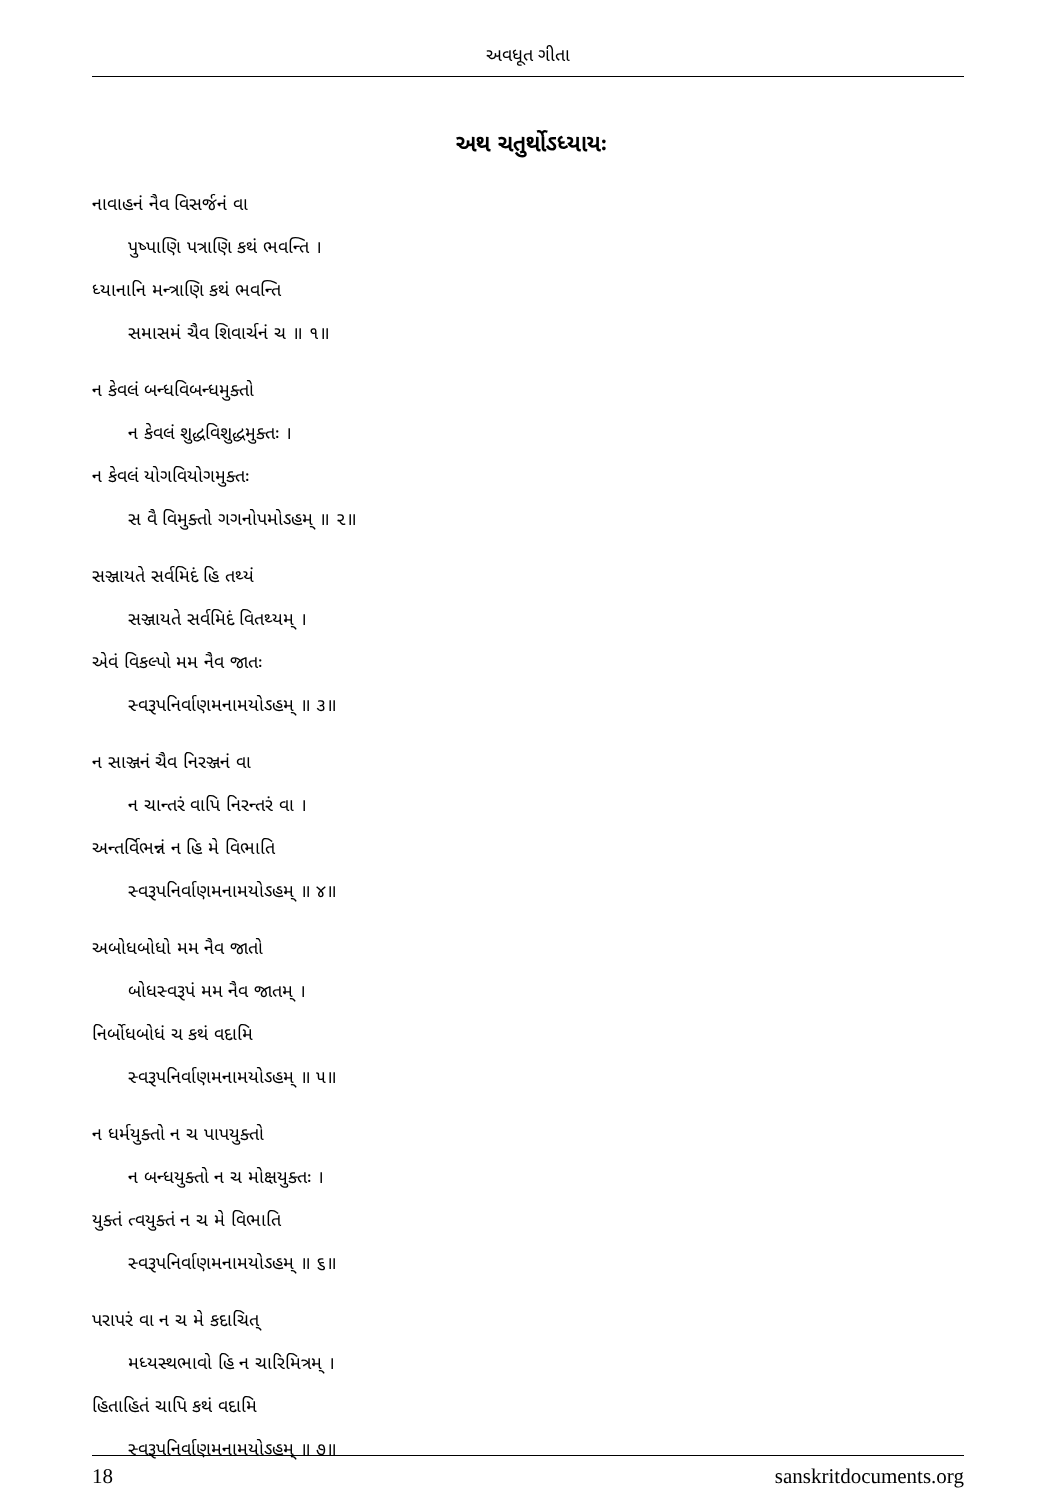અવધૂત ગીતા
અથ ચતુર્થોઽધ્યાયઃ
નાવાહનં નૈવ વિસર્જનં વા
પુષ્પાણિ પત્રાણિ કથં ભવન્તિ ।
ધ્યાનાનિ મન્ત્રાણિ કથં ભવન્તિ
સમાસમં ચૈવ શિવાર્ચનં ચ ॥ ૧॥
ન કેવલં બન્ધવિબન્ધમુક્તો
ન કેવલં શુદ્ધવિશુદ્ધમુક્તઃ ।
ન કેવલં યોગવિયોગમુક્તઃ
સ વૈ વિમુક્તો ગગનોપમોઽહમ્ ॥ ૨॥
સઞ્જાયતે સર્વમિદં હિ તથ્યં
સઞ્જાયતે સર્વમિદં વિતથ્યમ્ ।
એવં વિકલ્પો મમ નૈવ જાતઃ
સ્વરૂપનિર્વાણમનામયોઽહમ્ ॥ ૩॥
ન સાઞ્જનં ચૈવ નિરઞ્જનં વા
ન ચાન્તરં વાપિ નિરન્તરં વા ।
અન્તર્વિભન્નં ન હિ મે વિભાતિ
સ્વરૂપનિર્વાણમનામયોઽહમ્ ॥ ૪॥
અબોધબોધો મમ નૈવ જાતો
બોધસ્વરૂપં મમ નૈવ જાતમ્ ।
નિર્બોધબોધં ચ કથં વદામિ
સ્વરૂપનિર્વાણમનામયોઽહમ્ ॥ ૫॥
ન ધર્મયુક્તો ન ચ પાપયુક્તો
ન બન્ધયુક્તો ન ચ મોક્ષયુક્તઃ ।
યુક્તં ત્વયુક્તં ન ચ મે વિભાતિ
સ્વરૂપનિર્વાણમનામયોઽહમ્ ॥ ૬॥
પરાપરં વા ન ચ મે કદાચિત્
મધ્યસ્થભાવો હિ ન ચારિમિત્રમ્ ।
હિતાહિતં ચાપિ કથં વદામિ
સ્વરૂપનિર્વાણમનામયોઽહમ્ ॥ ૭॥
18 sanskritdocuments.org